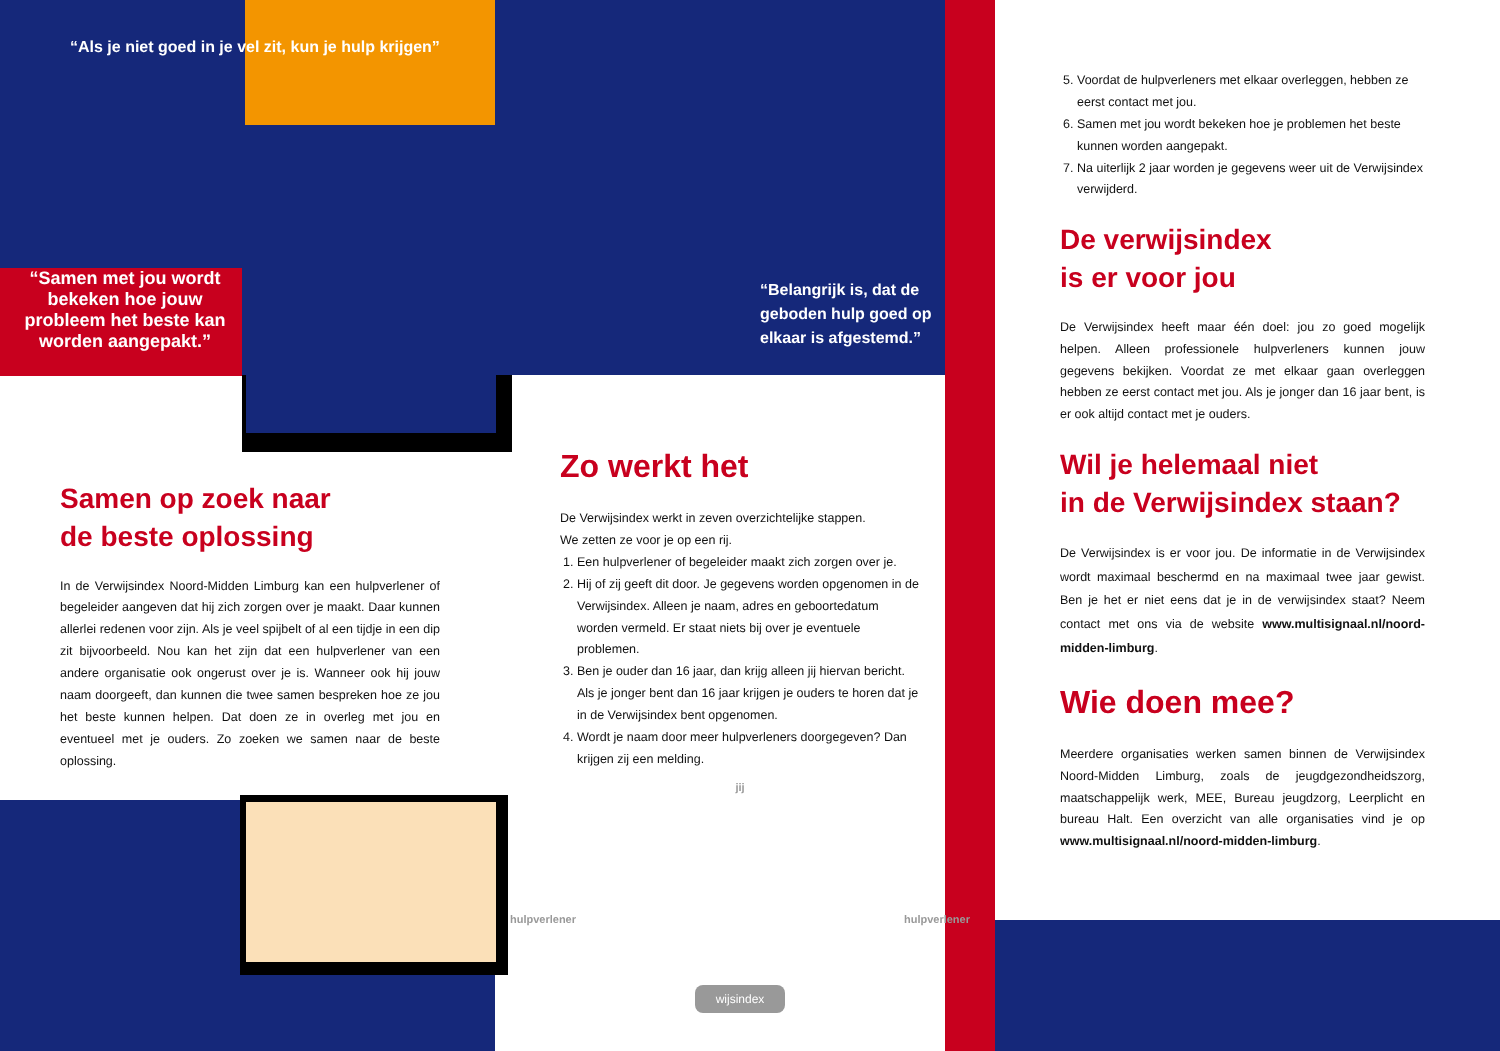“Als je niet goed in je vel zit, kun je hulp krijgen”
“Samen met jou wordt bekeken hoe jouw probleem het beste kan worden aangepakt.”
“Belangrijk is, dat de geboden hulp goed op elkaar is afgestemd.”
Samen op zoek naar
de beste oplossing
In de Verwijsindex Noord-Midden Limburg kan een hulpverlener of begeleider aangeven dat hij zich zorgen over je maakt. Daar kunnen allerlei redenen voor zijn. Als je veel spijbelt of al een tijdje in een dip zit bijvoorbeeld. Nou kan het zijn dat een hulpverlener van een andere organisatie ook ongerust over je is. Wanneer ook hij jouw naam doorgeeft, dan kunnen die twee samen bespreken hoe ze jou het beste kunnen helpen. Dat doen ze in overleg met jou en eventueel met je ouders. Zo zoeken we samen naar de beste oplossing.
Zo werkt het
De Verwijsindex werkt in zeven overzichtelijke stappen.
We zetten ze voor je op een rij.
1. Een hulpverlener of begeleider maakt zich zorgen over je.
2. Hij of zij geeft dit door. Je gegevens worden opgenomen in de Verwijsindex. Alleen je naam, adres en geboortedatum worden vermeld. Er staat niets bij over je eventuele problemen.
3. Ben je ouder dan 16 jaar, dan krijg alleen jij hiervan bericht. Als je jonger bent dan 16 jaar krijgen je ouders te horen dat je in de Verwijsindex bent opgenomen.
4. Wordt je naam door meer hulpverleners doorgegeven? Dan krijgen zij een melding.
jij
hulpverlener hulpverlener
wijsindex
5. Voordat de hulpverleners met elkaar overleggen, hebben ze eerst contact met jou.
6. Samen met jou wordt bekeken hoe je problemen het beste kunnen worden aangepakt.
7. Na uiterlijk 2 jaar worden je gegevens weer uit de Verwijsindex verwijderd.
De verwijsindex
is er voor jou
De Verwijsindex heeft maar één doel: jou zo goed mogelijk helpen. Alleen professionele hulpverleners kunnen jouw gegevens bekijken. Voordat ze met elkaar gaan overleggen hebben ze eerst contact met jou. Als je jonger dan 16 jaar bent, is er ook altijd contact met je ouders.
Wil je helemaal niet
in de Verwijsindex staan?
De Verwijsindex is er voor jou. De informatie in de Verwijsindex wordt maximaal beschermd en na maximaal twee jaar gewist. Ben je het er niet eens dat je in de verwijsindex staat? Neem contact met ons via de website www.multisignaal.nl/noord-midden-limburg.
Wie doen mee?
Meerdere organisaties werken samen binnen de Verwijsindex Noord-Midden Limburg, zoals de jeugdgezondheidszorg, maatschappelijk werk, MEE, Bureau jeugdzorg, Leerplicht en bureau Halt. Een overzicht van alle organisaties vind je op www.multisignaal.nl/noord-midden-limburg.